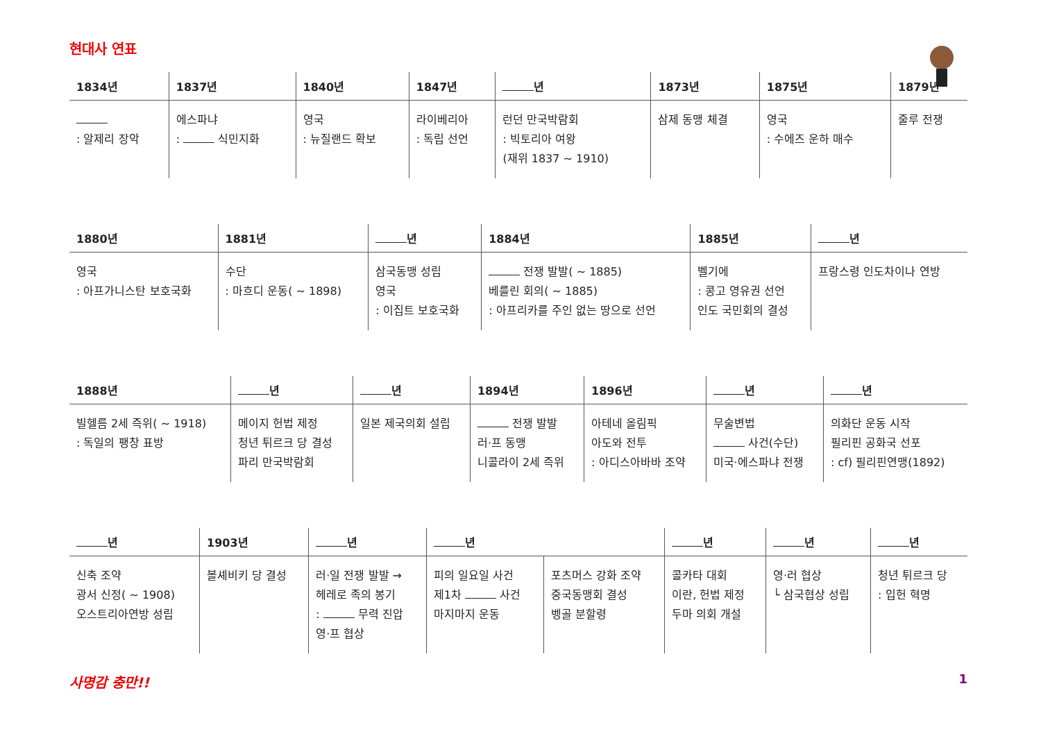현대사 연표
| 1834년 | 1837년 | 1840년 | 1847년 | 년 | 1873년 | 1875년 | 1879년 |
| --- | --- | --- | --- | --- | --- | --- | --- |
| : 알제리 장악 | 에스파냐 : 식민지화 | 영국 : 뉴질랜드 확보 | 라이베리아 : 독립 선언 | 런던 만국박람회 : 빅토리아 여왕 (재위 1837 ~ 1910) | 삼제 동맹 체결 | 영국 : 수에즈 운하 매수 | 줄루 전쟁 |
| 1880년 | 1881년 | 년 | 1884년 | 1885년 | 년 |
| --- | --- | --- | --- | --- | --- |
| 영국 : 아프가니스탄 보호국화 | 수단 : 마흐디 운동( ~ 1898) | 삼국동맹 성립 영국 : 이집트 보호국화 | 전쟁 발발( ~ 1885) 베를린 회의( ~ 1885) : 아프리카를 주인 없는 땅으로 선언 | 벨기에 : 콩고 영유권 선언 인도 국민회의 결성 | 프랑스령 인도차이나 연방 |
| 1888년 | 년 | 년 | 1894년 | 1896년 | 년 | 년 |
| --- | --- | --- | --- | --- | --- | --- |
| 빌헬름 2세 즉위( ~ 1918) : 독일의 팽창 표방 | 메이지 헌법 제정 청년 튀르크 당 결성 파리 만국박람회 | 일본 제국의회 설립 | 전쟁 발발 러·프 동맹 니콜라이 2세 즉위 | 아테네 올림픽 아도와 전투 : 아디스아바바 조약 | 무술변법 사건(수단) 미국·에스파냐 전쟁 | 의화단 운동 시작 필리핀 공화국 선포 : cf) 필리핀연맹(1892) |
| 년 | 1903년 | 년 | 년 | | 년 | 년 | 년 |
| --- | --- | --- | --- | --- | --- | --- | --- |
| 신축 조약 광서 신정( ~ 1908) 오스트리아연방 성립 | 볼셰비키 당 결성 | 러·일 전쟁 발발 → 헤레로 족의 봉기 : 무력 진압 영·프 협상 | 피의 일요일 사건 제1차 사건 마지마지 운동 | 포츠머스 강화 조약 중국동맹회 결성 벵골 분할령 | 콜카타 대회 이란, 헌법 제정 두마 의회 개설 | 영·러 협상 └ 삼국협상 성립 | 청년 튀르크 당 : 입헌 혁명 |
사명감 충만!! 1